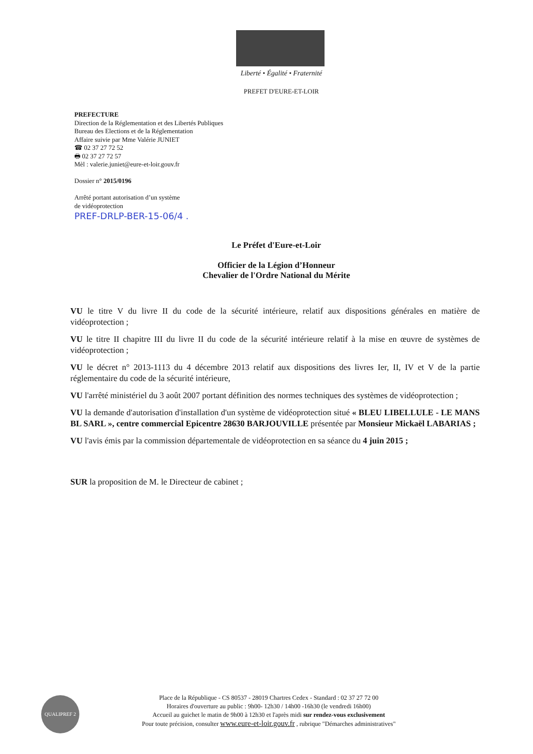Liberté • Égalité • Fraternité
PREFET D'EURE-ET-LOIR
PREFECTURE
Direction de la Réglementation et des Libertés Publiques
Bureau des Elections et de la Réglementation
Affaire suivie par Mme Valérie JUNIET
☎ 02 37 27 72 52
🖶 02 37 27 72 57
Mèl : valerie.juniet@eure-et-loir.gouv.fr
Dossier n° 2015/0196
Arrêté portant autorisation d’un système
de vidéoprotection
PREF-DRLP-BER-15-06/4 .
Le Préfet d'Eure-et-Loir
Officier de la Légion d’Honneur
Chevalier de l'Ordre National du Mérite
VU le titre V du livre II du code de la sécurité intérieure, relatif aux dispositions générales en matière de vidéoprotection ;
VU le titre II chapitre III du livre II du code de la sécurité intérieure relatif à la mise en œuvre de systèmes de vidéoprotection ;
VU le décret n° 2013-1113 du 4 décembre 2013 relatif aux dispositions des livres Ier, II, IV et V de la partie réglementaire du code de la sécurité intérieure,
VU l'arrêté ministériel du 3 août 2007 portant définition des normes techniques des systèmes de vidéoprotection ;
VU la demande d'autorisation d'installation d'un système de vidéoprotection situé « BLEU LIBELLULE - LE MANS BL SARL », centre commercial Epicentre 28630 BARJOUVILLE présentée par Monsieur Mickaël LABARIAS ;
VU l'avis émis par la commission départementale de vidéoprotection en sa séance du 4 juin 2015 ;
SUR la proposition de M. le Directeur de cabinet ;
QUALIPREF 2
Place de la République - CS 80537 - 28019 Chartres Cedex - Standard : 02 37 27 72 00
Horaires d'ouverture au public : 9h00- 12h30 / 14h00 -16h30 (le vendredi 16h00)
Accueil au guichet le matin de 9h00 à 12h30 et l'après midi sur rendez-vous exclusivement
Pour toute précision, consulter www.eure-et-loir.gouv.fr , rubrique "Démarches administratives"